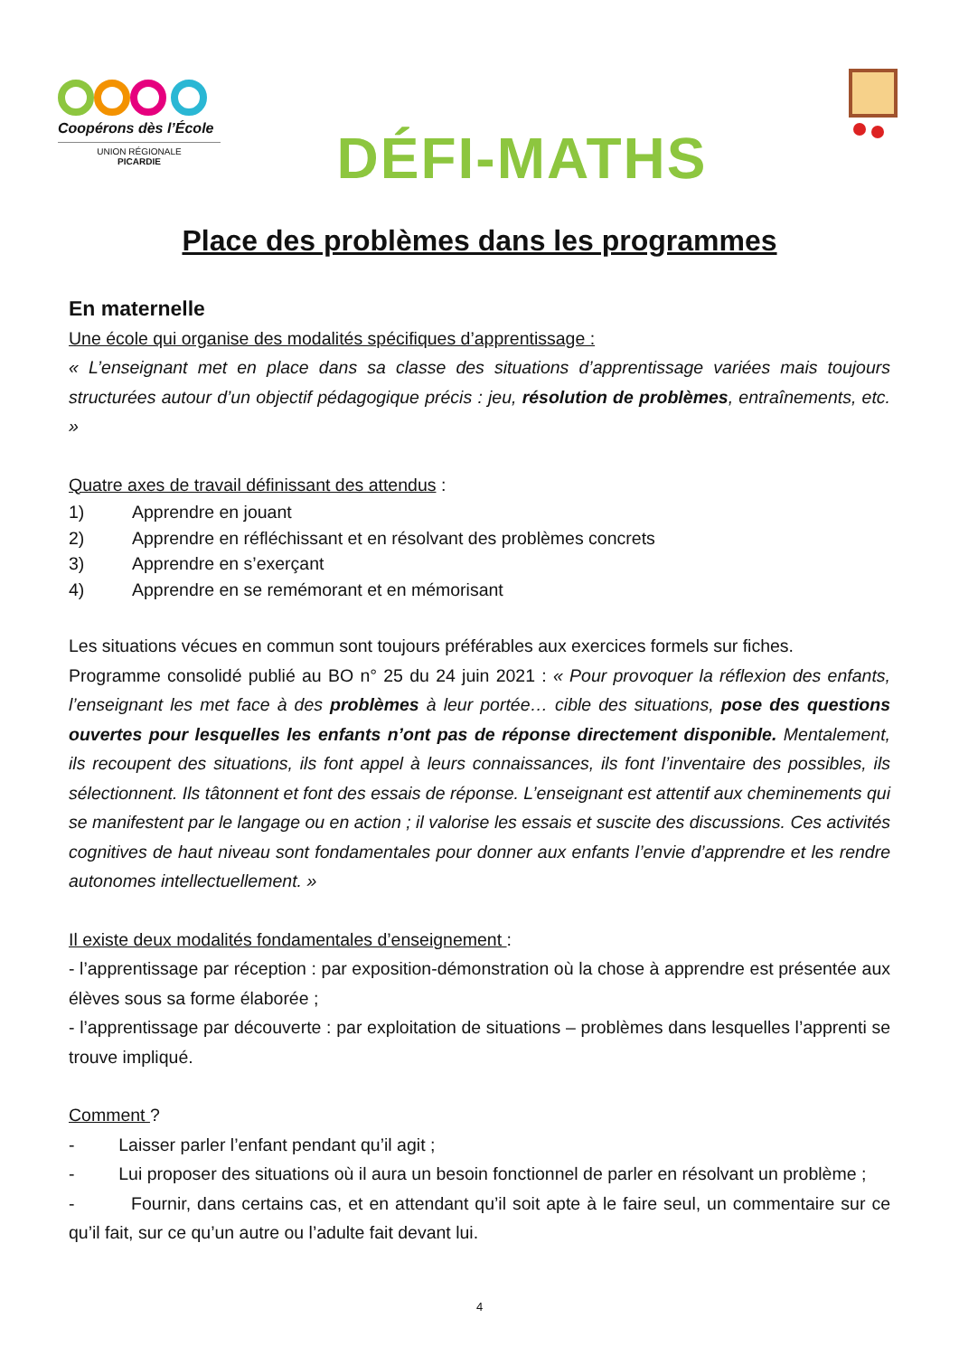Coopérons dès l’École
UNION RÉGIONALE
PICARDIE
DÉFI-MATHS
Place des problèmes dans les programmes
En maternelle
Une école qui organise des modalités spécifiques d’apprentissage :
« L’enseignant met en place dans sa classe des situations d’apprentissage variées mais toujours structurées autour d’un objectif pédagogique précis : jeu, résolution de problèmes, entraînements, etc. »
Quatre axes de travail définissant des attendus :
1) Apprendre en jouant
2) Apprendre en réfléchissant et en résolvant des problèmes concrets
3) Apprendre en s’exerçant
4) Apprendre en se remémorant et en mémorisant
Les situations vécues en commun sont toujours préférables aux exercices formels sur fiches.
Programme consolidé publié au BO n° 25 du 24 juin 2021 : « Pour provoquer la réflexion des enfants, l’enseignant les met face à des problèmes à leur portée… cible des situations, pose des questions ouvertes pour lesquelles les enfants n’ont pas de réponse directement disponible. Mentalement, ils recoupent des situations, ils font appel à leurs connaissances, ils font l’inventaire des possibles, ils sélectionnent. Ils tâtonnent et font des essais de réponse. L’enseignant est attentif aux cheminements qui se manifestent par le langage ou en action ; il valorise les essais et suscite des discussions. Ces activités cognitives de haut niveau sont fondamentales pour donner aux enfants l’envie d’apprendre et les rendre autonomes intellectuellement. »
Il existe deux modalités fondamentales d’enseignement :
- l’apprentissage par réception : par exposition-démonstration où la chose à apprendre est présentée aux élèves sous sa forme élaborée ;
- l’apprentissage par découverte : par exploitation de situations – problèmes dans lesquelles l’apprenti se trouve impliqué.
Comment ?
- Laisser parler l’enfant pendant qu’il agit ;
- Lui proposer des situations où il aura un besoin fonctionnel de parler en résolvant un problème ;
- Fournir, dans certains cas, et en attendant qu’il soit apte à le faire seul, un commentaire sur ce qu’il fait, sur ce qu’un autre ou l’adulte fait devant lui.
4